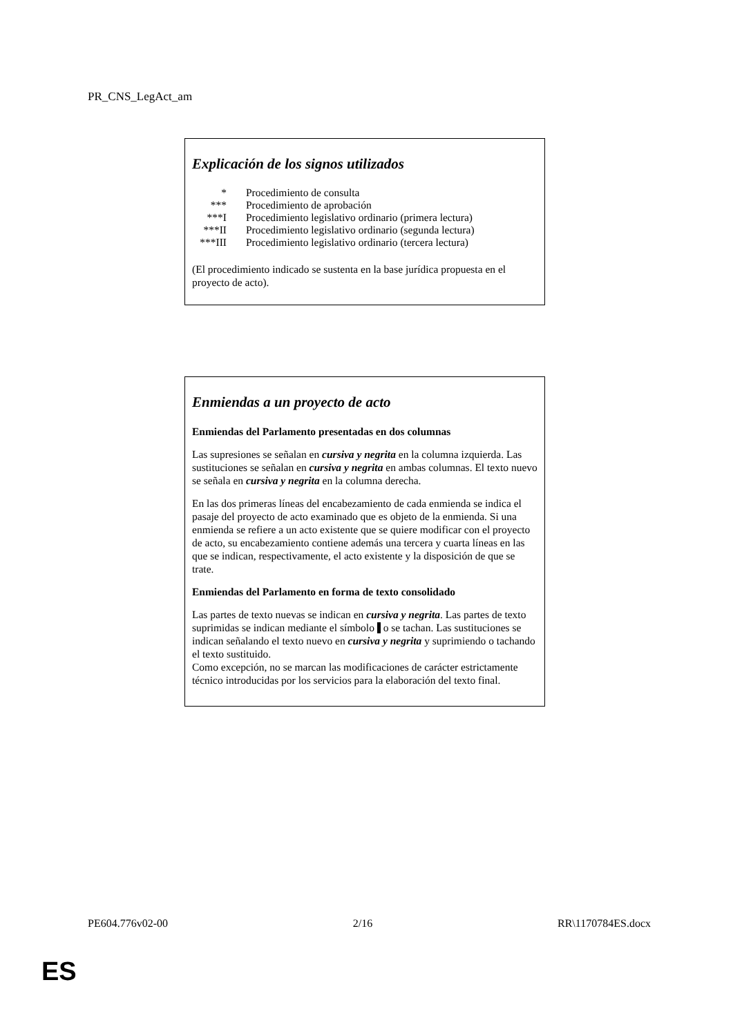PR_CNS_LegAct_am
Explicación de los signos utilizados
| * | Procedimiento de consulta |
| *** | Procedimiento de aprobación |
| ***I | Procedimiento legislativo ordinario (primera lectura) |
| ***II | Procedimiento legislativo ordinario (segunda lectura) |
| ***III | Procedimiento legislativo ordinario (tercera lectura) |
(El procedimiento indicado se sustenta en la base jurídica propuesta en el proyecto de acto).
Enmiendas a un proyecto de acto
Enmiendas del Parlamento presentadas en dos columnas
Las supresiones se señalan en cursiva y negrita en la columna izquierda. Las sustituciones se señalan en cursiva y negrita en ambas columnas. El texto nuevo se señala en cursiva y negrita en la columna derecha.
En las dos primeras líneas del encabezamiento de cada enmienda se indica el pasaje del proyecto de acto examinado que es objeto de la enmienda. Si una enmienda se refiere a un acto existente que se quiere modificar con el proyecto de acto, su encabezamiento contiene además una tercera y cuarta líneas en las que se indican, respectivamente, el acto existente y la disposición de que se trate.
Enmiendas del Parlamento en forma de texto consolidado
Las partes de texto nuevas se indican en cursiva y negrita. Las partes de texto suprimidas se indican mediante el símbolo o se tachan. Las sustituciones se indican señalando el texto nuevo en cursiva y negrita y suprimiendo o tachando el texto sustituido.
Como excepción, no se marcan las modificaciones de carácter estrictamente técnico introducidas por los servicios para la elaboración del texto final.
PE604.776v02-00 2/16 RR\1170784ES.docx
ES